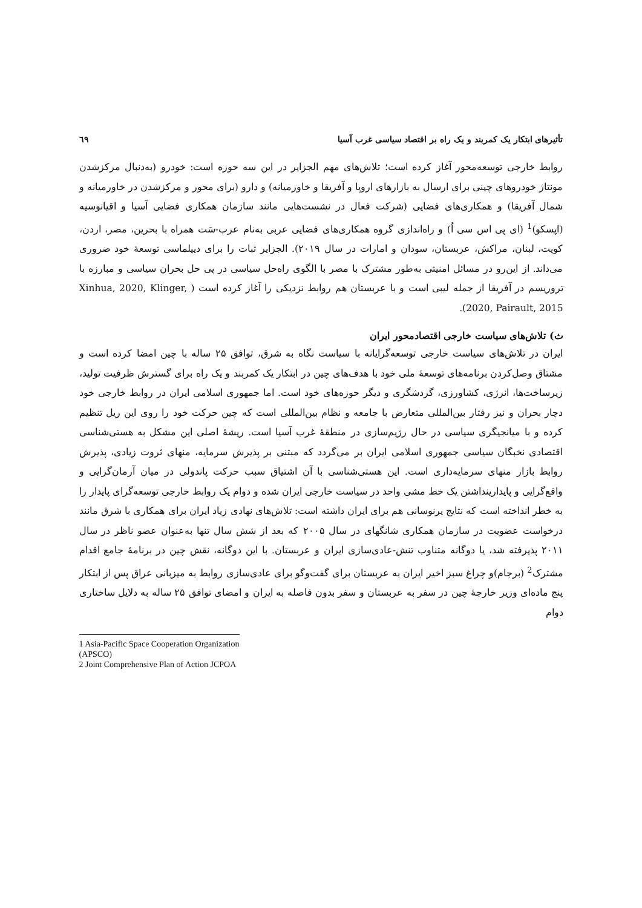تأثیرهای ابتکار یک کمربند و یک راه بر اقتصاد سیاسی غرب آسیا ٦٩
روابط خارجی توسعه‌محور آغاز کرده است؛ تلاش‌های مهم الجزایر در این سه حوزه است: خودرو (به‌دنبال مرکزشدن مونتاژ خودروهای چینی برای ارسال به بازارهای اروپا و آفریقا و خاورمیانه) و دارو (برای محور و مرکزشدن در خاورمیانه و شمال آفریقا) و همکاری‌های فضایی (شرکت فعال در نشست‌هایی مانند سازمان همکاری فضایی آسیا و اقیانوسیه (اپسکو)<sup>1</sup> (ای پی اس سی اُ) و راه‌اندازی گروه همکاری‌های فضایی عربی به‌نام عرب-سَت همراه با بحرین، مصر، اردن، کویت، لبنان، مراکش، عربستان، سودان و امارات در سال ۲۰۱۹). الجزایر ثبات را برای دیپلماسی توسعهٔ خود ضروری می‌داند. از این‌رو در مسائل امنیتی به‌طور مشترک با مصر با الگوی راه‌حل سیاسی در پی حل بحران سیاسی و مبارزه با تروریسم در آفریقا از جمله لیبی است و با عربستان هم روابط نزدیکی را آغاز کرده است ( Xinhua, 2020, Klinger, 2020, Pairault, 2015).
ث) تلاش‌های سیاست خارجی اقتصادمحور ایران
ایران در تلاش‌های سیاست خارجی توسعه‌گرایانه با سیاست نگاه به شرق، توافق ۲۵ ساله با چین امضا کرده است و مشتاق وصل‌کردن برنامه‌های توسعهٔ ملی خود با هدف‌های چین در ابتکار یک کمربند و یک راه برای گسترش ظرفیت تولید، زیرساخت‌ها، انرژی، کشاورزی، گردشگری و دیگر حوزه‌های خود است. اما جمهوری اسلامی ایران در روابط خارجی خود دچار بحران و نیز رفتار بین‌المللی متعارض با جامعه و نظام بین‌المللی است که چین حرکت خود را روی این ریل تنظیم کرده و با میانجیگری سیاسی در حال رژیم‌سازی در منطقهٔ غرب آسیا است. ریشهٔ اصلی این مشکل به هستی‌شناسی اقتصادی نخبگان سیاسی جمهوری اسلامی ایران بر می‌گردد که مبتنی بر پذیرش سرمایه، منهای ثروت زیادی، پذیرش روابط بازار منهای سرمایه‌داری است. این هستی‌شناسی با آن اشتیاق سبب حرکت پاندولی در میان آرمان‌گرایی و واقع‌گرایی و پایدارینداشتن یک خط مشی واحد در سیاست خارجی ایران شده و دوام یک روابط خارجی توسعه‌گرای پایدار را به خطر انداخته است که نتایج پرنوسانی هم برای ایران داشته است: تلاش‌های نهادی زیاد ایران برای همکاری با شرق مانند درخواست عضویت در سازمان همکاری شانگهای در سال ۲۰۰۵ که بعد از شش سال تنها به‌عنوان عضو ناظر در سال ۲۰۱۱ پذیرفته شد، یا دوگانه متناوب تنش-عادی‌سازی ایران و عربستان. با این دوگانه، نقش چین در برنامهٔ جامع اقدام مشترک<sup>2</sup> (برجام)و چراغ سبز اخیر ایران به عربستان برای گفت‌وگو برای عادی‌سازی روابط به میزبانی عراق پس از ابتکار پنج ماده‌ای وزیر خارجهٔ چین در سفر به عربستان و سفر بدون فاصله به ایران و امضای توافق ۲۵ ساله به دلایل ساختاری دوام
1 Asia-Pacific Space Cooperation Organization (APSCO)
2 Joint Comprehensive Plan of Action JCPOA